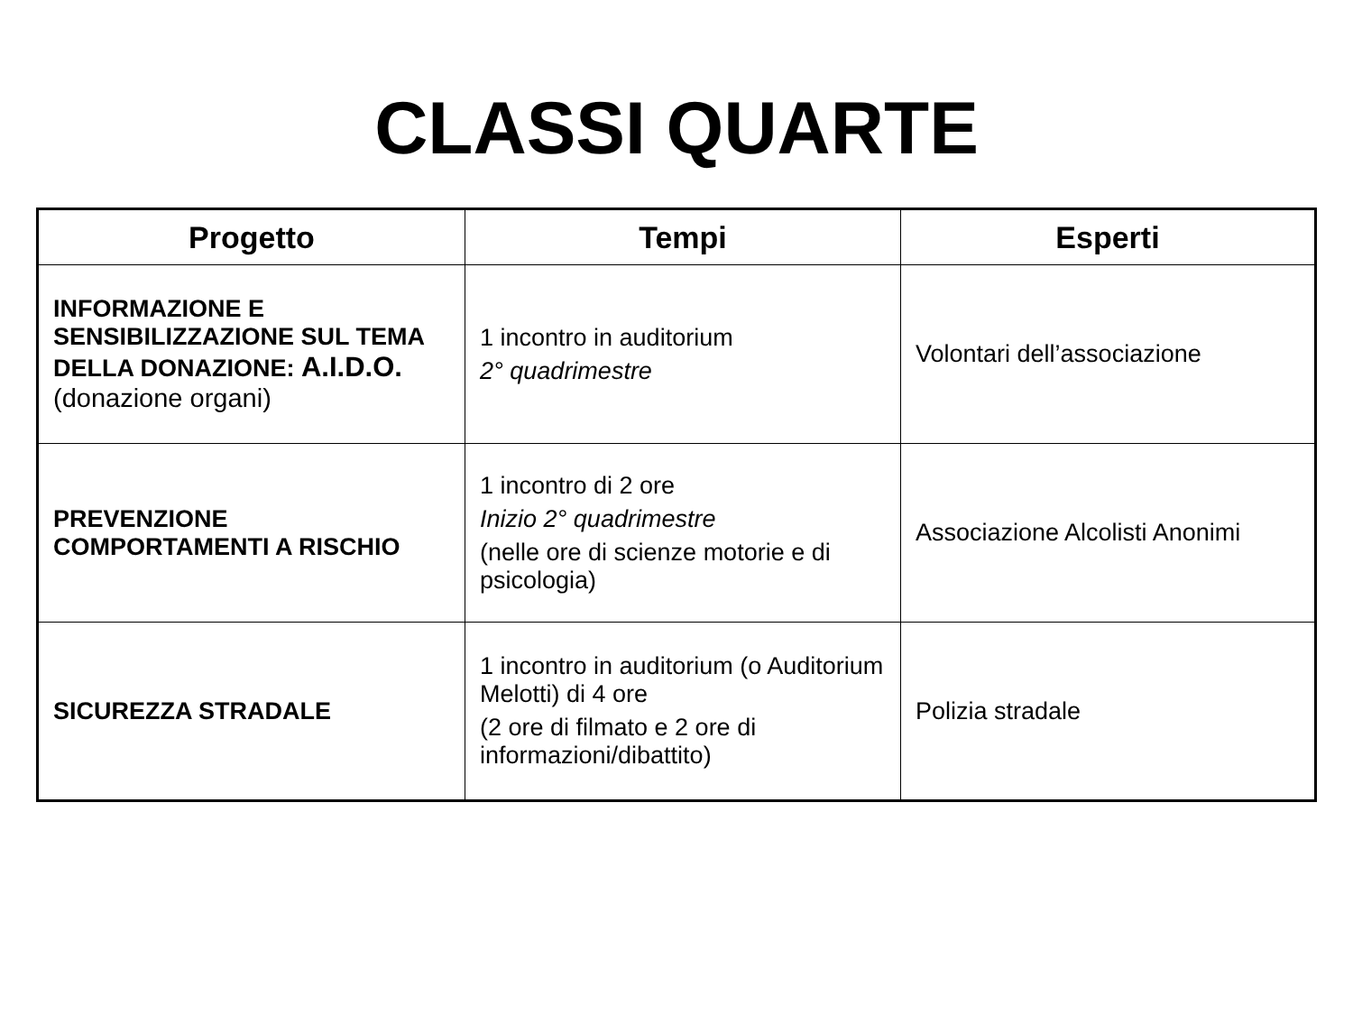CLASSI QUARTE
| Progetto | Tempi | Esperti |
| --- | --- | --- |
| INFORMAZIONE E SENSIBILIZZAZIONE SUL TEMA DELLA DONAZIONE: A.I.D.O. (donazione organi) | 1 incontro in auditorium 2° quadrimestre | Volontari dell’associazione |
| PREVENZIONE COMPORTAMENTI A RISCHIO | 1 incontro di 2 ore Inizio 2° quadrimestre (nelle ore di scienze motorie e di psicologia) | Associazione Alcolisti Anonimi |
| SICUREZZA STRADALE | 1 incontro in auditorium (o Auditorium Melotti) di 4 ore (2 ore di filmato e 2 ore di informazioni/dibattito) | Polizia stradale |